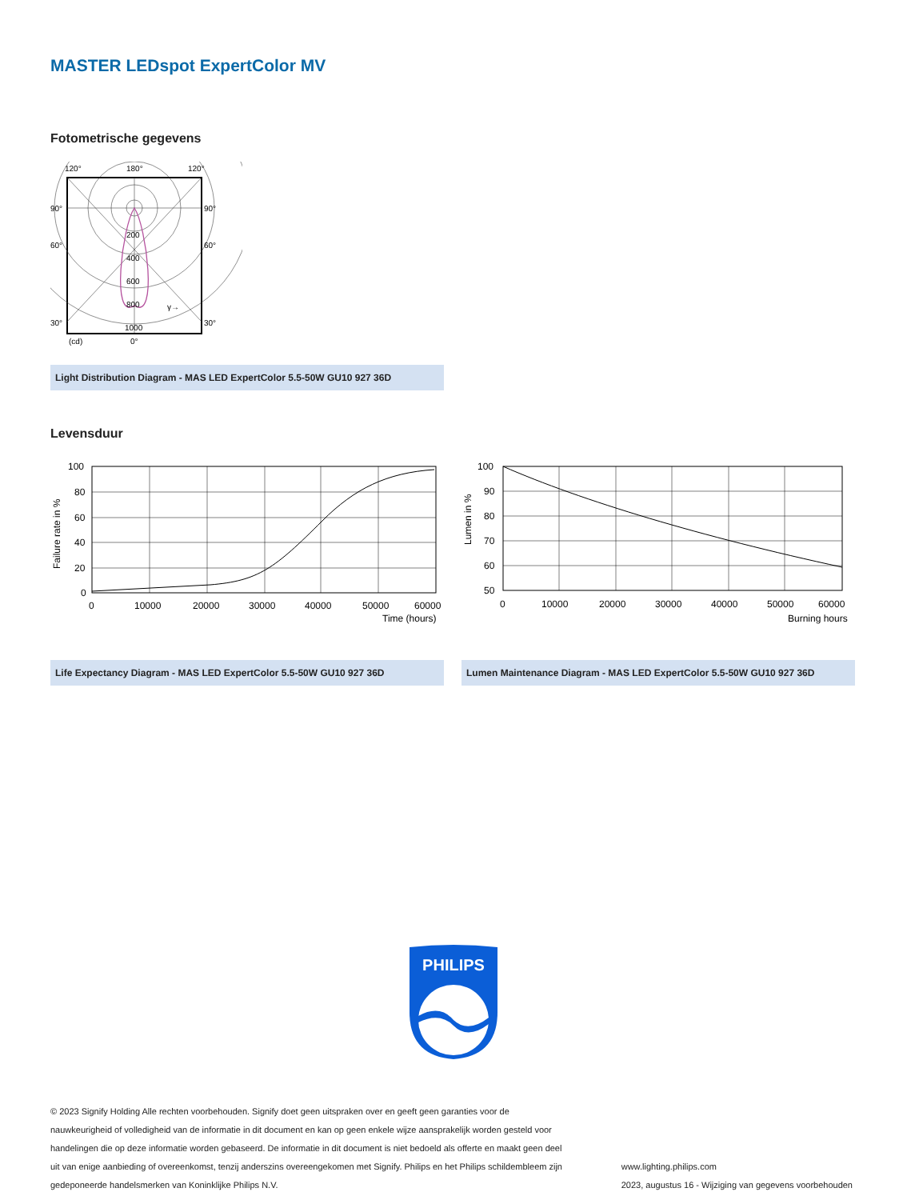MASTER LEDspot ExpertColor MV
Fotometrische gegevens
120°
180°
120°
90°
90°
60°
60°
30°
30°
200
400
600
800
1000
γ→
(cd)
0°
Light Distribution Diagram - MAS LED ExpertColor 5.5-50W GU10 927 36D
Levensduur
100
80
60
40
20
0
0
10000
20000
30000
40000
50000
60000
Time (hours)
Failure rate in %
Life Expectancy Diagram - MAS LED ExpertColor 5.5-50W GU10 927 36D
100
90
80
70
60
50
0
10000
20000
30000
40000
50000
60000
Burning hours
Lumen in %
Lumen Maintenance Diagram - MAS LED ExpertColor 5.5-50W GU10 927 36D
PHILIPS
© 2023 Signify Holding Alle rechten voorbehouden. Signify doet geen uitspraken over en geeft geen garanties voor de nauwkeurigheid of volledigheid van de informatie in dit document en kan op geen enkele wijze aansprakelijk worden gesteld voor handelingen die op deze informatie worden gebaseerd. De informatie in dit document is niet bedoeld als offerte en maakt geen deel uit van enige aanbieding of overeenkomst, tenzij anderszins overeengekomen met Signify. Philips en het Philips schildembleem zijn gedeponeerde handelsmerken van Koninklijke Philips N.V.
www.lighting.philips.com
2023, augustus 16 - Wijziging van gegevens voorbehouden